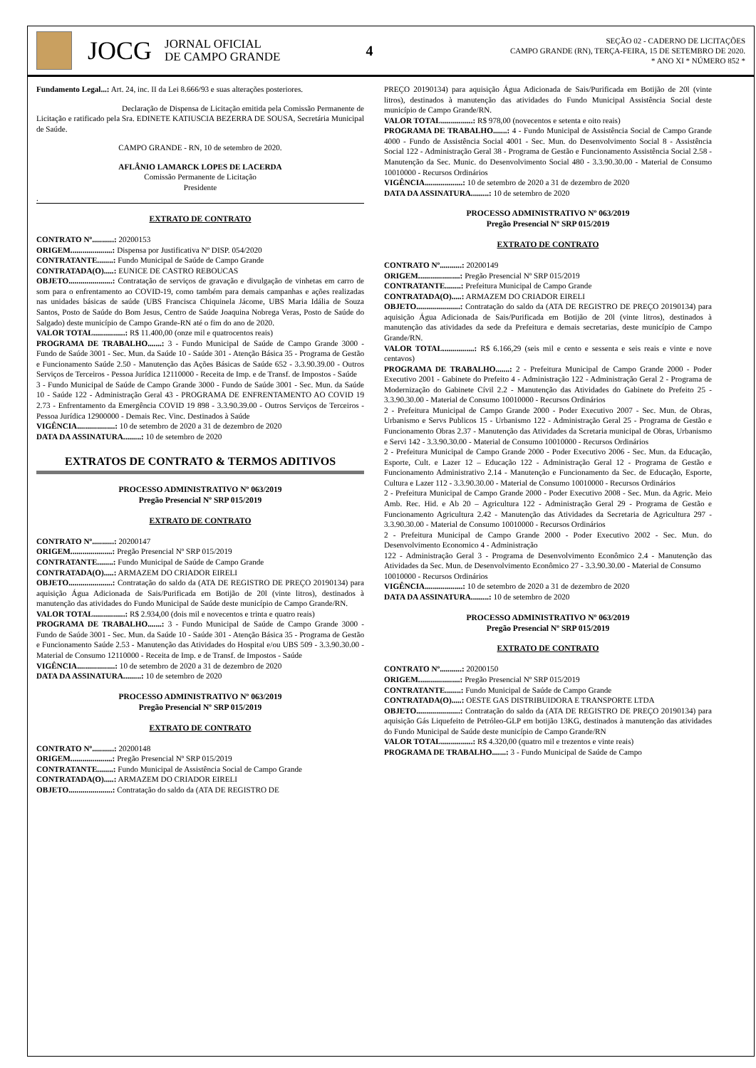JOCG
JORNAL OFICIAL
DE CAMPO GRANDE
4
SEÇÃO 02 - CADERNO DE LICITAÇÕES
CAMPO GRANDE (RN), TERÇA-FEIRA, 15 DE SETEMBRO DE 2020.
* ANO XI * NÚMERO 852 *
Fundamento Legal...: Art. 24, inc. II da Lei 8.666/93 e suas alterações posteriores.
Declaração de Dispensa de Licitação emitida pela Comissão Permanente de Licitação e ratificado pela Sra. EDINETE KATIUSCIA BEZERRA DE SOUSA, Secretária Municipal de Saúde.
CAMPO GRANDE - RN, 10 de setembro de 2020.
AFLÂNIO LAMARCK LOPES DE LACERDA
Comissão Permanente de Licitação
Presidente
.
EXTRATO DE CONTRATO
CONTRATO Nº...........: 20200153
ORIGEM.....................: Dispensa por Justificativa Nº DISP. 054/2020
CONTRATANTE........: Fundo Municipal de Saúde de Campo Grande
CONTRATADA(O).....: EUNICE DE CASTRO REBOUCAS
OBJETO......................: Contratação de serviços de gravação e divulgação de vinhetas em carro de som para o enfrentamento ao COVID-19, como também para demais campanhas e ações realizadas nas unidades básicas de saúde (UBS Francisca Chiquinela Jácome, UBS Maria Idália de Souza Santos, Posto de Saúde do Bom Jesus, Centro de Saúde Joaquina Nobrega Veras, Posto de Saúde do Salgado) deste município de Campo Grande-RN até o fim do ano de 2020.
VALOR TOTAL................: R$ 11.400,00 (onze mil e quatrocentos reais)
PROGRAMA DE TRABALHO.......: 3 - Fundo Municipal de Saúde de Campo Grande 3000 - Fundo de Saúde 3001 - Sec. Mun. da Saúde 10 - Saúde 301 - Atenção Básica 35 - Programa de Gestão e Funcionamento Saúde 2.50 - Manutenção das Ações Básicas de Saúde 652 - 3.3.90.39.00 - Outros Serviços de Terceiros - Pessoa Jurídica 12110000 - Receita de Imp. e de Transf. de Impostos - Saúde
3 - Fundo Municipal de Saúde de Campo Grande 3000 - Fundo de Saúde 3001 - Sec. Mun. da Saúde 10 - Saúde 122 - Administração Geral 43 - PROGRAMA DE ENFRENTAMENTO AO COVID 19 2.73 - Enfrentamento da Emergência COVID 19 898 - 3.3.90.39.00 - Outros Serviços de Terceiros - Pessoa Jurídica 12900000 - Demais Rec. Vinc. Destinados à Saúde
VIGÊNCIA...................: 10 de setembro de 2020 a 31 de dezembro de 2020
DATA DA ASSINATURA.........: 10 de setembro de 2020
EXTRATOS DE CONTRATO & TERMOS ADITIVOS
PROCESSO ADMINISTRATIVO Nº 063/2019
Pregão Presencial Nº SRP 015/2019
EXTRATO DE CONTRATO
CONTRATO Nº...........: 20200147
ORIGEM.....................: Pregão Presencial Nº SRP 015/2019
CONTRATANTE........: Fundo Municipal de Saúde de Campo Grande
CONTRATADA(O).....: ARMAZEM DO CRIADOR EIRELI
OBJETO......................: Contratação do saldo da (ATA DE REGISTRO DE PREÇO 20190134) para aquisição Água Adicionada de Sais/Purificada em Botijão de 20l (vinte litros), destinados à manutenção das atividades do Fundo Municipal de Saúde deste município de Campo Grande/RN.
VALOR TOTAL................: R$ 2.934,00 (dois mil e novecentos e trinta e quatro reais)
PROGRAMA DE TRABALHO.......: 3 - Fundo Municipal de Saúde de Campo Grande 3000 - Fundo de Saúde 3001 - Sec. Mun. da Saúde 10 - Saúde 301 - Atenção Básica 35 - Programa de Gestão e Funcionamento Saúde 2.53 - Manutenção das Atividades do Hospital e/ou UBS 509 - 3.3.90.30.00 - Material de Consumo 12110000 - Receita de Imp. e de Transf. de Impostos - Saúde
VIGÊNCIA...................: 10 de setembro de 2020 a 31 de dezembro de 2020
DATA DA ASSINATURA.........: 10 de setembro de 2020
PROCESSO ADMINISTRATIVO Nº 063/2019
Pregão Presencial Nº SRP 015/2019
EXTRATO DE CONTRATO
CONTRATO Nº...........: 20200148
ORIGEM.....................: Pregão Presencial Nº SRP 015/2019
CONTRATANTE........: Fundo Municipal de Assistência Social de Campo Grande
CONTRATADA(O).....: ARMAZEM DO CRIADOR EIRELI
OBJETO......................: Contratação do saldo da (ATA DE REGISTRO DE
PREÇO 20190134) para aquisição Água Adicionada de Sais/Purificada em Botijão de 20l (vinte litros), destinados à manutenção das atividades do Fundo Municipal Assistência Social deste município de Campo Grande/RN.
VALOR TOTAL................: R$ 978,00 (novecentos e setenta e oito reais)
PROGRAMA DE TRABALHO.......: 4 - Fundo Municipal de Assistência Social de Campo Grande 4000 - Fundo de Assistência Social 4001 - Sec. Mun. do Desenvolvimento Social 8 - Assistência Social 122 - Administração Geral 38 - Programa de Gestão e Funcionamento Assistência Social 2.58 - Manutenção da Sec. Munic. do Desenvolvimento Social 480 - 3.3.90.30.00 - Material de Consumo 10010000 - Recursos Ordinários
VIGÊNCIA...................: 10 de setembro de 2020 a 31 de dezembro de 2020
DATA DA ASSINATURA.........: 10 de setembro de 2020
PROCESSO ADMINISTRATIVO Nº 063/2019
Pregão Presencial Nº SRP 015/2019
EXTRATO DE CONTRATO
CONTRATO Nº...........: 20200149
ORIGEM.....................: Pregão Presencial Nº SRP 015/2019
CONTRATANTE........: Prefeitura Municipal de Campo Grande
CONTRATADA(O).....: ARMAZEM DO CRIADOR EIRELI
OBJETO......................: Contratação do saldo da (ATA DE REGISTRO DE PREÇO 20190134) para aquisição Água Adicionada de Sais/Purificada em Botijão de 20l (vinte litros), destinados à manutenção das atividades da sede da Prefeitura e demais secretarias, deste município de Campo Grande/RN.
VALOR TOTAL................: R$ 6.166,29 (seis mil e cento e sessenta e seis reais e vinte e nove centavos)
PROGRAMA DE TRABALHO.......: 2 - Prefeitura Municipal de Campo Grande 2000 - Poder Executivo 2001 - Gabinete do Prefeito 4 - Administração 122 - Administração Geral 2 - Programa de Modernização do Gabinete Cívil 2.2 - Manutenção das Atividades do Gabinete do Prefeito 25 - 3.3.90.30.00 - Material de Consumo 10010000 - Recursos Ordinários
2 - Prefeitura Municipal de Campo Grande 2000 - Poder Executivo 2007 - Sec. Mun. de Obras, Urbanismo e Servs Publicos 15 - Urbanismo 122 - Administração Geral 25 - Programa de Gestão e Funcionamento Obras 2.37 - Manutenção das Atividades da Scretaria municipal de Obras, Urbanismo e Servi 142 - 3.3.90.30.00 - Material de Consumo 10010000 - Recursos Ordinários
2 - Prefeitura Municipal de Campo Grande 2000 - Poder Executivo 2006 - Sec. Mun. da Educação, Esporte, Cult. e Lazer 12 – Educação 122 - Administração Geral 12 - Programa de Gestão e Funcionamento Administrativo 2.14 - Manutenção e Funcionamento da Sec. de Educação, Esporte, Cultura e Lazer 112 - 3.3.90.30.00 - Material de Consumo 10010000 - Recursos Ordinários
2 - Prefeitura Municipal de Campo Grande 2000 - Poder Executivo 2008 - Sec. Mun. da Agric. Meio Amb. Rec. Hid. e Ab 20 – Agricultura 122 - Administração Geral 29 - Programa de Gestão e Funcionamento Agricultura 2.42 - Manutenção das Atividades da Secretaria de Agricultura 297 - 3.3.90.30.00 - Material de Consumo 10010000 - Recursos Ordinários
2 - Prefeitura Municipal de Campo Grande 2000 - Poder Executivo 2002 - Sec. Mun. do Desenvolvimento Economico 4 - Administração
122 - Administração Geral 3 - Programa de Desenvolvimento Econômico 2.4 - Manutenção das Atividades da Sec. Mun. de Desenvolvimento Econômico 27 - 3.3.90.30.00 - Material de Consumo
10010000 - Recursos Ordinários
VIGÊNCIA...................: 10 de setembro de 2020 a 31 de dezembro de 2020
DATA DA ASSINATURA.........: 10 de setembro de 2020
PROCESSO ADMINISTRATIVO Nº 063/2019
Pregão Presencial Nº SRP 015/2019
EXTRATO DE CONTRATO
CONTRATO Nº...........: 20200150
ORIGEM.....................: Pregão Presencial Nº SRP 015/2019
CONTRATANTE........: Fundo Municipal de Saúde de Campo Grande
CONTRATADA(O).....: OESTE GAS DISTRIBUIDORA E TRANSPORTE LTDA
OBJETO......................: Contratação do saldo da (ATA DE REGISTRO DE PREÇO 20190134) para aquisição Gás Liquefeito de Petróleo-GLP em botijão 13KG, destinados à manutenção das atividades do Fundo Municipal de Saúde deste município de Campo Grande/RN
VALOR TOTAL................: R$ 4.320,00 (quatro mil e trezentos e vinte reais)
PROGRAMA DE TRABALHO.......: 3 - Fundo Municipal de Saúde de Campo